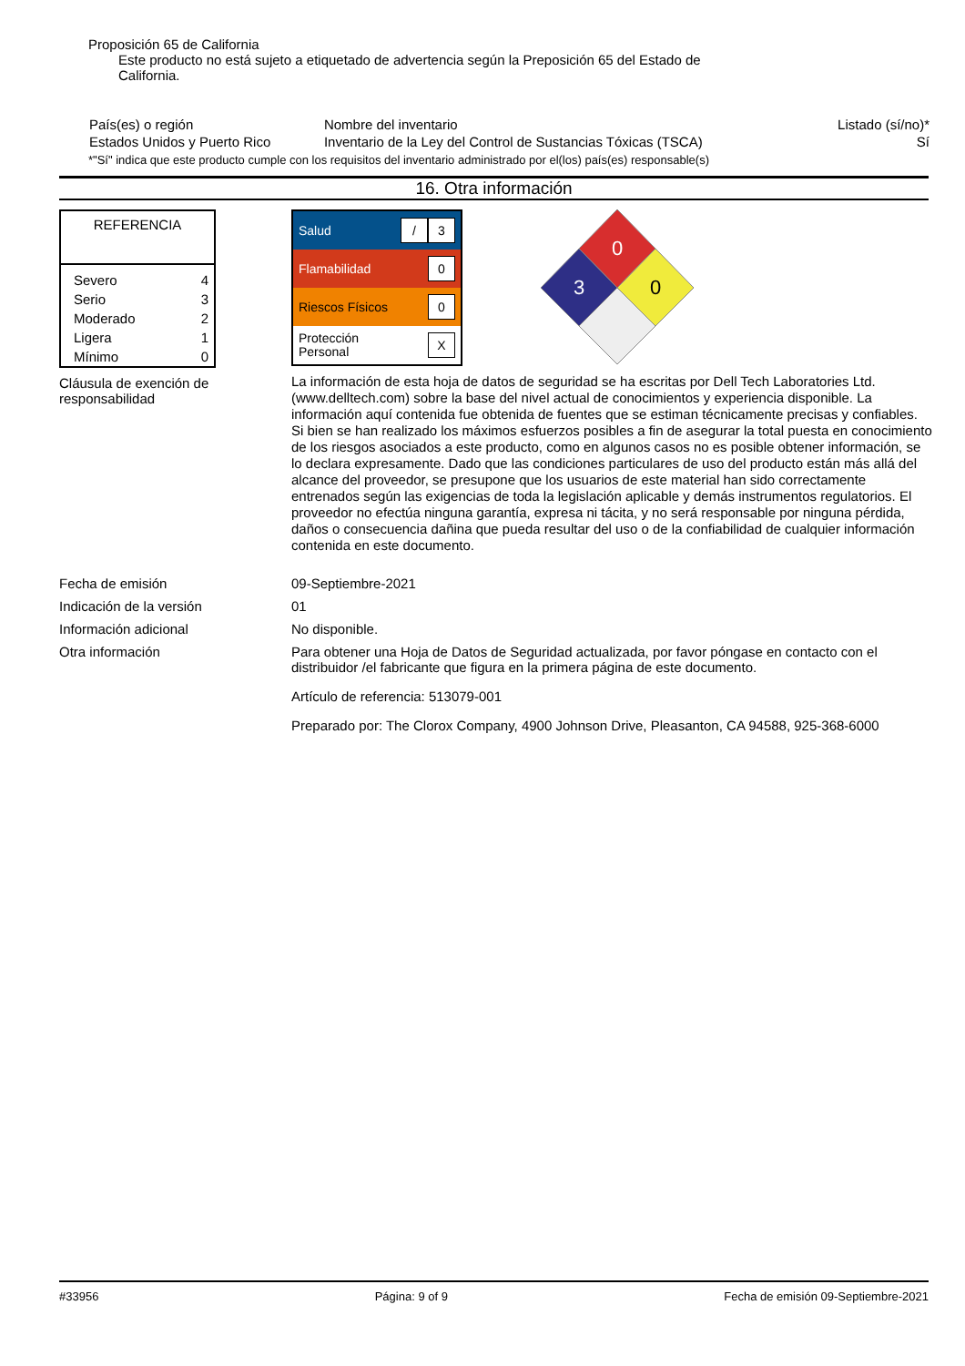Proposición 65 de California
Este producto no está sujeto a etiquetado de advertencia según la Preposición 65 del Estado de California.
| País(es) o región | Nombre del inventario | Listado (sí/no)* |
| Estados Unidos y Puerto Rico | Inventario de la Ley del Control de Sustancias Tóxicas (TSCA) | Sí |
*"Sí" indica que este producto cumple con los requisitos del inventario administrado por el(los) país(es) responsable(s)
16. Otra información
| REFERENCIA | |
| Severo Serio Moderado Ligera Mínimo | 4 3 2 1 0 |
Cláusula de exención de responsabilidad
| Salud | / 3 |
| Flamabilidad | 0 |
| Riescos Físicos | 0 |
| Protección Personal | X |
0
3
0
La información de esta hoja de datos de seguridad se ha escritas por Dell Tech Laboratories Ltd. (www.delltech.com) sobre la base del nivel actual de conocimientos y experiencia disponible. La información aquí contenida fue obtenida de fuentes que se estiman técnicamente precisas y confiables. Si bien se han realizado los máximos esfuerzos posibles a fin de asegurar la total puesta en conocimiento de los riesgos asociados a este producto, como en algunos casos no es posible obtener información, se lo declara expresamente. Dado que las condiciones particulares de uso del producto están más allá del alcance del proveedor, se presupone que los usuarios de este material han sido correctamente entrenados según las exigencias de toda la legislación aplicable y demás instrumentos regulatorios. El proveedor no efectúa ninguna garantía, expresa ni tácita, y no será responsable por ninguna pérdida, daños o consecuencia dañina que pueda resultar del uso o de la confiabilidad de cualquier información contenida en este documento.
Fecha de emisión 09-Septiembre-2021
Indicación de la versión 01
Información adicional No disponible.
Otra información Para obtener una Hoja de Datos de Seguridad actualizada, por favor póngase en contacto con el distribuidor /el fabricante que figura en la primera página de este documento.
Artículo de referencia: 513079-001
Preparado por: The Clorox Company, 4900 Johnson Drive, Pleasanton, CA 94588, 925-368-6000
#33956 Página: 9 of 9 Fecha de emisión 09-Septiembre-2021